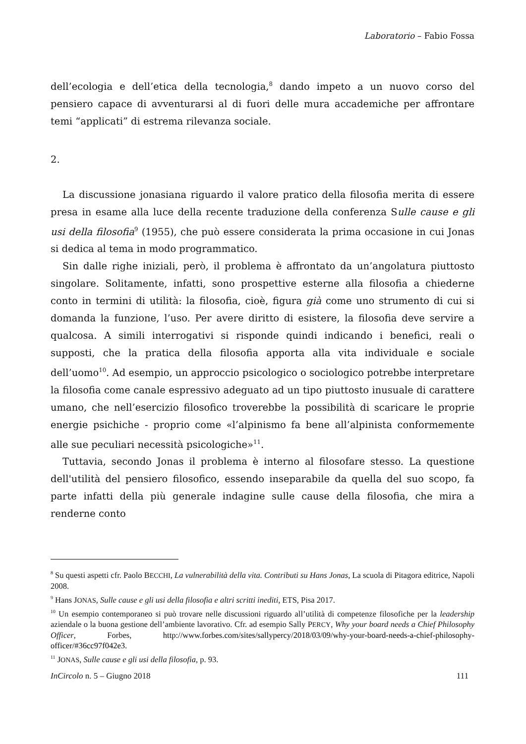Laboratorio – Fabio Fossa
dell’ecologia e dell’etica della tecnologia,<sup>8</sup> dando impeto a un nuovo corso del pensiero capace di avventurarsi al di fuori delle mura accademiche per affrontare temi “applicati” di estrema rilevanza sociale.
2.
La discussione jonasiana riguardo il valore pratico della filosofia merita di essere presa in esame alla luce della recente traduzione della conferenza Sulle cause e gli usi della filosofia<sup>9</sup> (1955), che può essere considerata la prima occasione in cui Jonas si dedica al tema in modo programmatico.
Sin dalle righe iniziali, però, il problema è affrontato da un’angolatura piuttosto singolare. Solitamente, infatti, sono prospettive esterne alla filosofia a chiederne conto in termini di utilità: la filosofia, cioè, figura già come uno strumento di cui si domanda la funzione, l’uso. Per avere diritto di esistere, la filosofia deve servire a qualcosa. A simili interrogativi si risponde quindi indicando i benefici, reali o supposti, che la pratica della filosofia apporta alla vita individuale e sociale dell’uomo<sup>10</sup>. Ad esempio, un approccio psicologico o sociologico potrebbe interpretare la filosofia come canale espressivo adeguato ad un tipo piuttosto inusuale di carattere umano, che nell’esercizio filosofico troverebbe la possibilità di scaricare le proprie energie psichiche - proprio come «l’alpinismo fa bene all’alpinista conformemente alle sue peculiari necessità psicologiche»<sup>11</sup>.
Tuttavia, secondo Jonas il problema è interno al filosofare stesso. La questione dell'utilità del pensiero filosofico, essendo inseparabile da quella del suo scopo, fa parte infatti della più generale indagine sulle cause della filosofia, che mira a renderne conto
<sup>8</sup> Su questi aspetti cfr. Paolo BECCHI, La vulnerabilità della vita. Contributi su Hans Jonas, La scuola di Pitagora editrice, Napoli 2008.
<sup>9</sup> Hans JONAS, Sulle cause e gli usi della filosofia e altri scritti inediti, ETS, Pisa 2017.
<sup>10</sup> Un esempio contemporaneo si può trovare nelle discussioni riguardo all’utilità di competenze filosofiche per la leadership aziendale o la buona gestione dell’ambiente lavorativo. Cfr. ad esempio Sally PERCY, Why your board needs a Chief Philosophy Officer, Forbes, http://www.forbes.com/sites/sallypercy/2018/03/09/why-your-board-needs-a-chief-philosophy-officer/#36cc97f042e3.
<sup>11</sup> JONAS, Sulle cause e gli usi della filosofia, p. 93.
InCircolo n. 5 – Giugno 2018 111